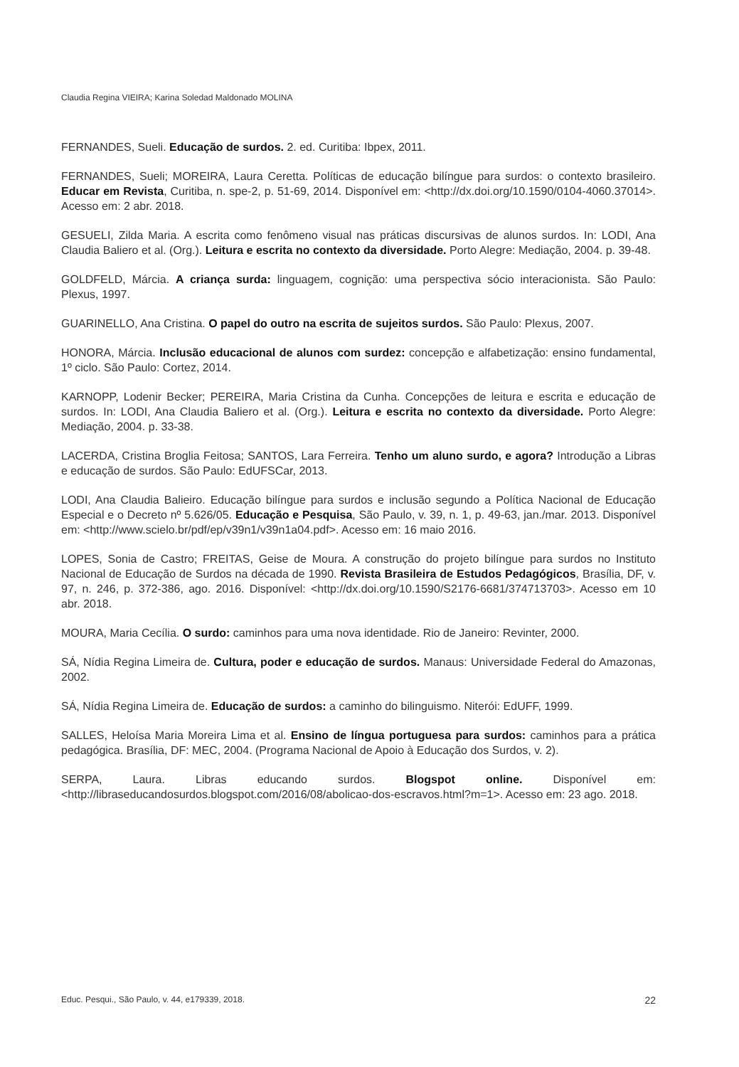Claudia Regina VIEIRA; Karina Soledad Maldonado MOLINA
FERNANDES, Sueli. Educação de surdos. 2. ed. Curitiba: Ibpex, 2011.
FERNANDES, Sueli; MOREIRA, Laura Ceretta. Políticas de educação bilíngue para surdos: o contexto brasileiro. Educar em Revista, Curitiba, n. spe-2, p. 51-69, 2014. Disponível em: <http://dx.doi.org/10.1590/0104-4060.37014>. Acesso em: 2 abr. 2018.
GESUELI, Zilda Maria. A escrita como fenômeno visual nas práticas discursivas de alunos surdos. In: LODI, Ana Claudia Baliero et al. (Org.). Leitura e escrita no contexto da diversidade. Porto Alegre: Mediação, 2004. p. 39-48.
GOLDFELD, Márcia. A criança surda: linguagem, cognição: uma perspectiva sócio interacionista. São Paulo: Plexus, 1997.
GUARINELLO, Ana Cristina. O papel do outro na escrita de sujeitos surdos. São Paulo: Plexus, 2007.
HONORA, Márcia. Inclusão educacional de alunos com surdez: concepção e alfabetização: ensino fundamental, 1º ciclo. São Paulo: Cortez, 2014.
KARNOPP, Lodenir Becker; PEREIRA, Maria Cristina da Cunha. Concepções de leitura e escrita e educação de surdos. In: LODI, Ana Claudia Baliero et al. (Org.). Leitura e escrita no contexto da diversidade. Porto Alegre: Mediação, 2004. p. 33-38.
LACERDA, Cristina Broglia Feitosa; SANTOS, Lara Ferreira. Tenho um aluno surdo, e agora? Introdução a Libras e educação de surdos. São Paulo: EdUFSCar, 2013.
LODI, Ana Claudia Balieiro. Educação bilíngue para surdos e inclusão segundo a Política Nacional de Educação Especial e o Decreto nº 5.626/05. Educação e Pesquisa, São Paulo, v. 39, n. 1, p. 49-63, jan./mar. 2013. Disponível em: <http://www.scielo.br/pdf/ep/v39n1/v39n1a04.pdf>. Acesso em: 16 maio 2016.
LOPES, Sonia de Castro; FREITAS, Geise de Moura. A construção do projeto bilíngue para surdos no Instituto Nacional de Educação de Surdos na década de 1990. Revista Brasileira de Estudos Pedagógicos, Brasília, DF, v. 97, n. 246, p. 372-386, ago. 2016. Disponível: <http://dx.doi.org/10.1590/S2176-6681/374713703>. Acesso em 10 abr. 2018.
MOURA, Maria Cecília. O surdo: caminhos para uma nova identidade. Rio de Janeiro: Revinter, 2000.
SÁ, Nídia Regina Limeira de. Cultura, poder e educação de surdos. Manaus: Universidade Federal do Amazonas, 2002.
SÁ, Nídia Regina Limeira de. Educação de surdos: a caminho do bilinguismo. Niterói: EdUFF, 1999.
SALLES, Heloísa Maria Moreira Lima et al. Ensino de língua portuguesa para surdos: caminhos para a prática pedagógica. Brasília, DF: MEC, 2004. (Programa Nacional de Apoio à Educação dos Surdos, v. 2).
SERPA, Laura. Libras educando surdos. Blogspot online. Disponível em: <http://libraseducandosurdos.blogspot.com/2016/08/abolicao-dos-escravos.html?m=1>. Acesso em: 23 ago. 2018.
Educ. Pesqui., São Paulo, v. 44, e179339, 2018. 22